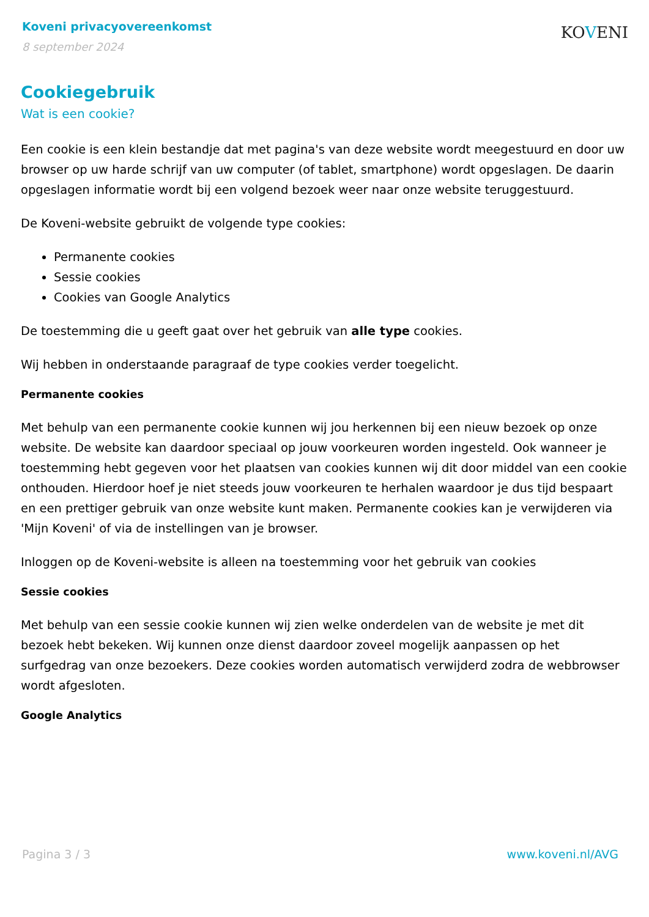Koveni privacyovereenkomst
8 september 2024
KOVENI
Cookiegebruik
Wat is een cookie?
Een cookie is een klein bestandje dat met pagina's van deze website wordt meegestuurd en door uw browser op uw harde schrijf van uw computer (of tablet, smartphone) wordt opgeslagen. De daarin opgeslagen informatie wordt bij een volgend bezoek weer naar onze website teruggestuurd.
De Koveni-website gebruikt de volgende type cookies:
Permanente cookies
Sessie cookies
Cookies van Google Analytics
De toestemming die u geeft gaat over het gebruik van alle type cookies.
Wij hebben in onderstaande paragraaf de type cookies verder toegelicht.
Permanente cookies
Met behulp van een permanente cookie kunnen wij jou herkennen bij een nieuw bezoek op onze website. De website kan daardoor speciaal op jouw voorkeuren worden ingesteld. Ook wanneer je toestemming hebt gegeven voor het plaatsen van cookies kunnen wij dit door middel van een cookie onthouden. Hierdoor hoef je niet steeds jouw voorkeuren te herhalen waardoor je dus tijd bespaart en een prettiger gebruik van onze website kunt maken. Permanente cookies kan je verwijderen via 'Mijn Koveni' of via de instellingen van je browser.
Inloggen op de Koveni-website is alleen na toestemming voor het gebruik van cookies
Sessie cookies
Met behulp van een sessie cookie kunnen wij zien welke onderdelen van de website je met dit bezoek hebt bekeken. Wij kunnen onze dienst daardoor zoveel mogelijk aanpassen op het surfgedrag van onze bezoekers. Deze cookies worden automatisch verwijderd zodra de webbrowser wordt afgesloten.
Google Analytics
Pagina 3 / 3 www.koveni.nl/AVG